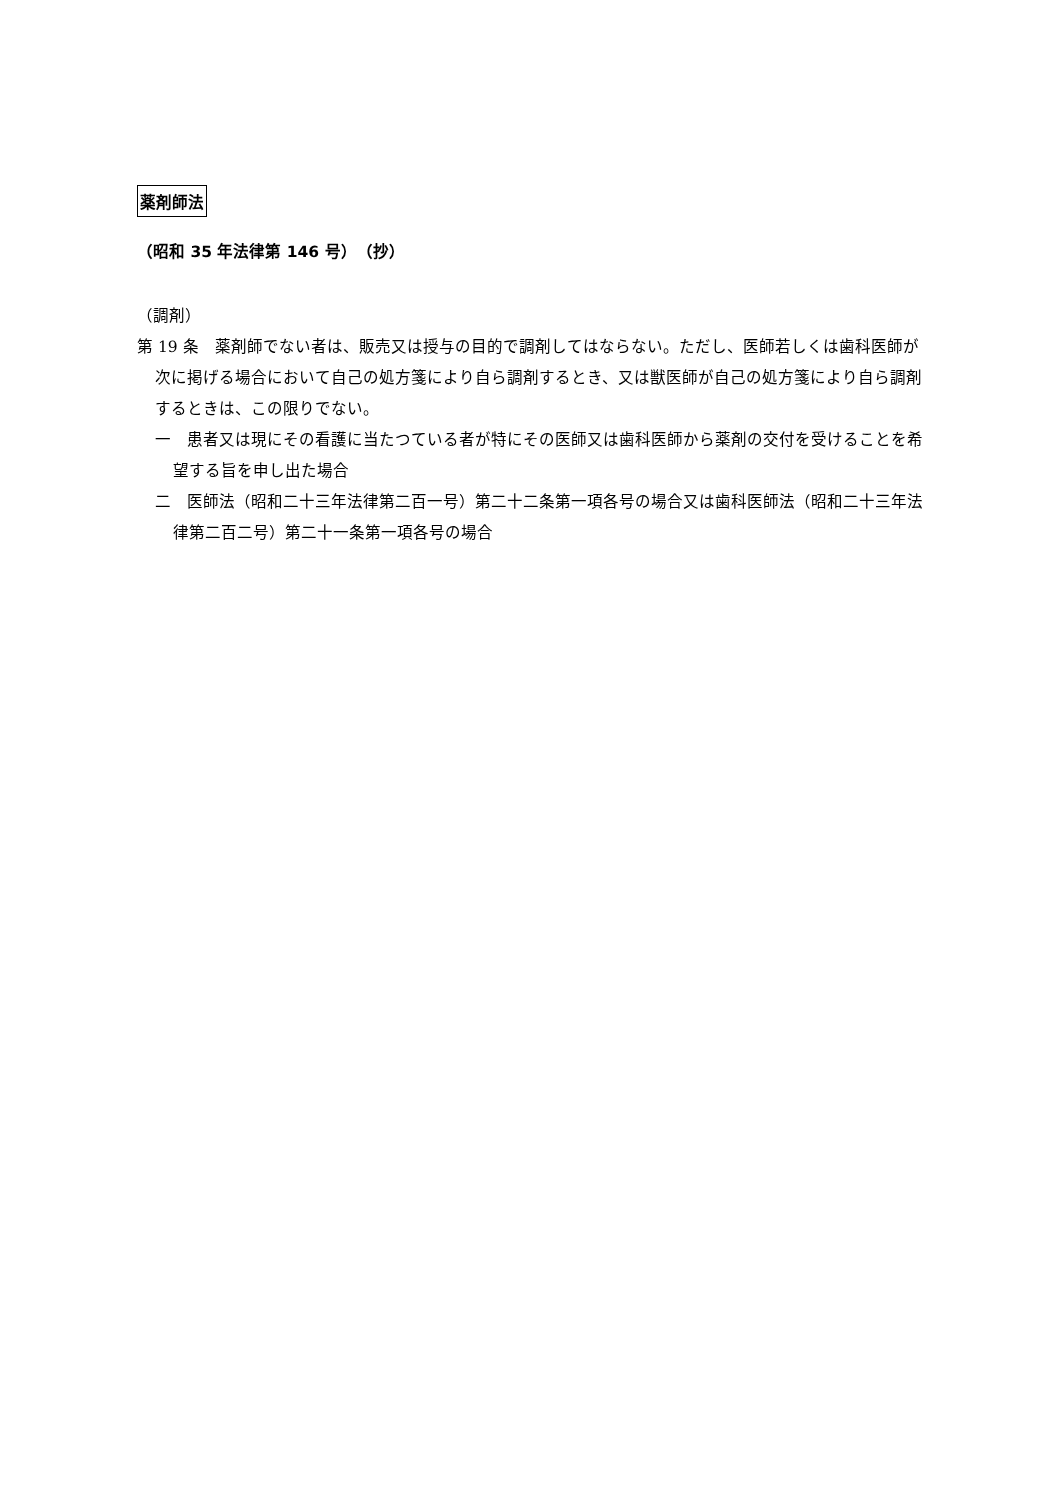薬剤師法
（昭和 35 年法律第 146 号）　（抄）
（調剤）
第 19 条　薬剤師でない者は、販売又は授与の目的で調剤してはならない。ただし、医師若しくは歯科医師が次に掲げる場合において自己の処方箋により自ら調剤するとき、又は獣医師が自己の処方箋により自ら調剤するときは、この限りでない。
一　患者又は現にその看護に当たつている者が特にその医師又は歯科医師から薬剤の交付を受けることを希望する旨を申し出た場合
二　医師法（昭和二十三年法律第二百一号）第二十二条第一項各号の場合又は歯科医師法（昭和二十三年法律第二百二号）第二十一条第一項各号の場合